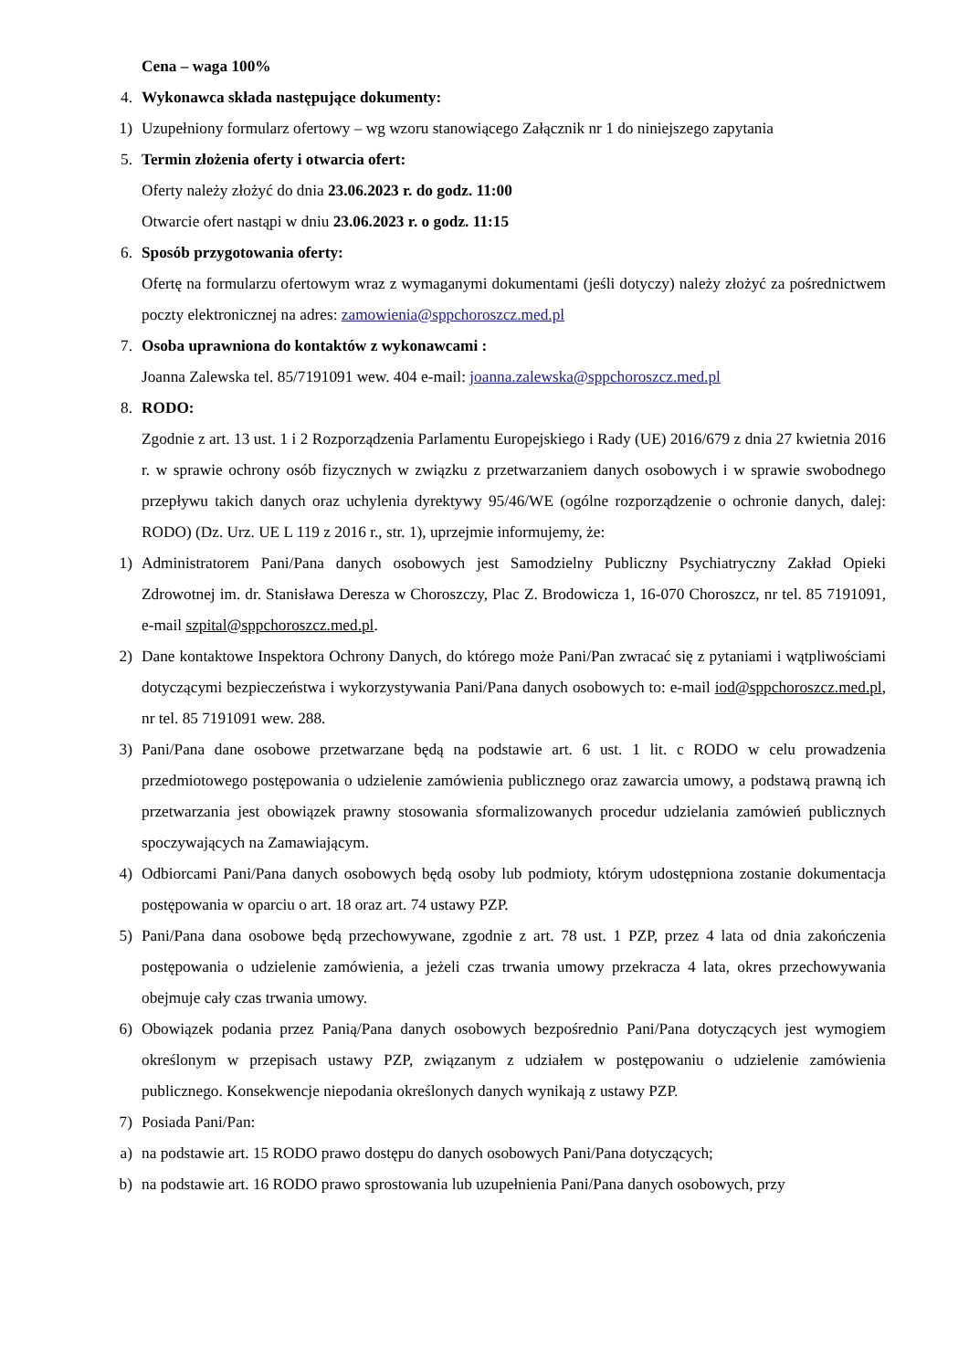Cena – waga 100%
4. Wykonawca składa następujące dokumenty:
1) Uzupełniony formularz ofertowy – wg wzoru stanowiącego Załącznik nr 1 do niniejszego zapytania
5. Termin złożenia oferty i otwarcia ofert:
Oferty należy złożyć do dnia 23.06.2023 r. do godz. 11:00
Otwarcie ofert nastąpi w dniu 23.06.2023 r. o godz. 11:15
6. Sposób przygotowania oferty:
Ofertę na formularzu ofertowym wraz z wymaganymi dokumentami (jeśli dotyczy) należy złożyć za pośrednictwem poczty elektronicznej na adres: zamowienia@sppchoroszcz.med.pl
7. Osoba uprawniona do kontaktów z wykonawcami :
Joanna Zalewska tel. 85/7191091 wew. 404 e-mail: joanna.zalewska@sppchoroszcz.med.pl
8. RODO:
Zgodnie z art. 13 ust. 1 i 2 Rozporządzenia Parlamentu Europejskiego i Rady (UE) 2016/679 z dnia 27 kwietnia 2016 r. w sprawie ochrony osób fizycznych w związku z przetwarzaniem danych osobowych i w sprawie swobodnego przepływu takich danych oraz uchylenia dyrektywy 95/46/WE (ogólne rozporządzenie o ochronie danych, dalej: RODO) (Dz. Urz. UE L 119 z 2016 r., str. 1), uprzejmie informujemy, że:
1) Administratorem Pani/Pana danych osobowych jest Samodzielny Publiczny Psychiatryczny Zakład Opieki Zdrowotnej im. dr. Stanisława Deresza w Choroszczy, Plac Z. Brodowicza 1, 16-070 Choroszcz, nr tel. 85 7191091, e-mail szpital@sppchoroszcz.med.pl.
2) Dane kontaktowe Inspektora Ochrony Danych, do którego może Pani/Pan zwracać się z pytaniami i wątpliwościami dotyczącymi bezpieczeństwa i wykorzystywania Pani/Pana danych osobowych to: e-mail iod@sppchoroszcz.med.pl, nr tel. 85 7191091 wew. 288.
3) Pani/Pana dane osobowe przetwarzane będą na podstawie art. 6 ust. 1 lit. c RODO w celu prowadzenia przedmiotowego postępowania o udzielenie zamówienia publicznego oraz zawarcia umowy, a podstawą prawną ich przetwarzania jest obowiązek prawny stosowania sformalizowanych procedur udzielania zamówień publicznych spoczywających na Zamawiającym.
4) Odbiorcami Pani/Pana danych osobowych będą osoby lub podmioty, którym udostępniona zostanie dokumentacja postępowania w oparciu o art. 18 oraz art. 74 ustawy PZP.
5) Pani/Pana dana osobowe będą przechowywane, zgodnie z art. 78 ust. 1 PZP, przez 4 lata od dnia zakończenia postępowania o udzielenie zamówienia, a jeżeli czas trwania umowy przekracza 4 lata, okres przechowywania obejmuje cały czas trwania umowy.
6) Obowiązek podania przez Panią/Pana danych osobowych bezpośrednio Pani/Pana dotyczących jest wymogiem określonym w przepisach ustawy PZP, związanym z udziałem w postępowaniu o udzielenie zamówienia publicznego. Konsekwencje niepodania określonych danych wynikają z ustawy PZP.
7) Posiada Pani/Pan:
a) na podstawie art. 15 RODO prawo dostępu do danych osobowych Pani/Pana dotyczących;
b) na podstawie art. 16 RODO prawo sprostowania lub uzupełnienia Pani/Pana danych osobowych, przy